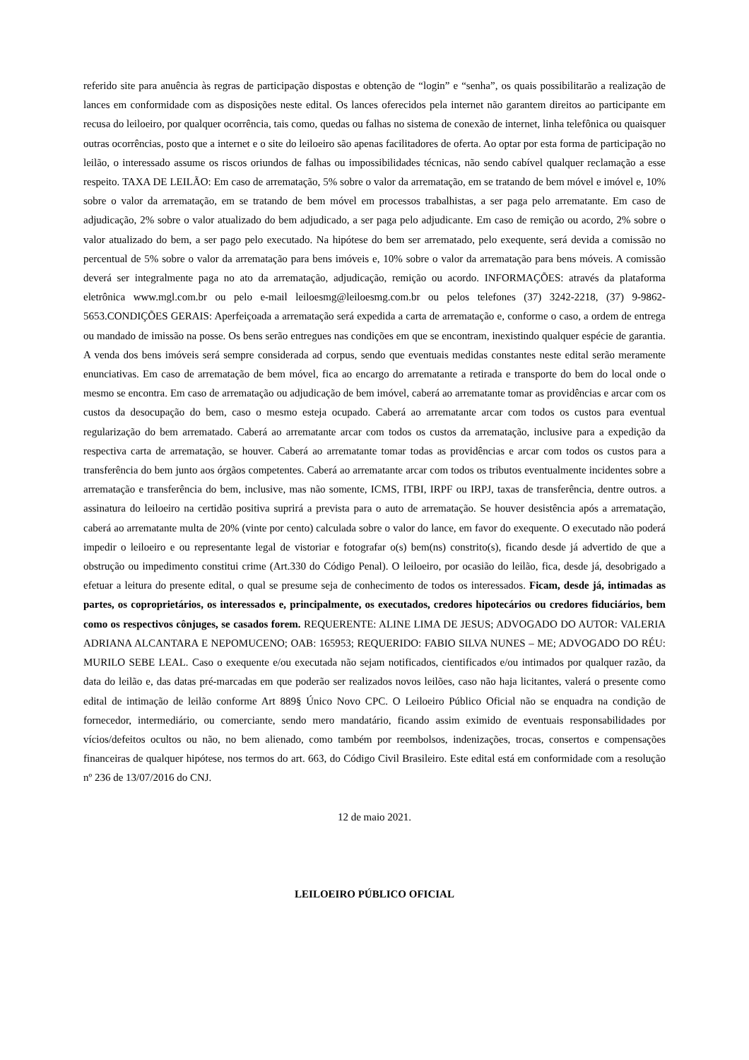referido site para anuência às regras de participação dispostas e obtenção de “login” e “senha”, os quais possibilitarão a realização de lances em conformidade com as disposições neste edital. Os lances oferecidos pela internet não garantem direitos ao participante em recusa do leiloeiro, por qualquer ocorrência, tais como, quedas ou falhas no sistema de conexão de internet, linha telefônica ou quaisquer outras ocorrências, posto que a internet e o site do leiloeiro são apenas facilitadores de oferta. Ao optar por esta forma de participação no leilão, o interessado assume os riscos oriundos de falhas ou impossibilidades técnicas, não sendo cabível qualquer reclamação a esse respeito. TAXA DE LEILÃO: Em caso de arrematação, 5% sobre o valor da arrematação, em se tratando de bem móvel e imóvel e, 10% sobre o valor da arrematação, em se tratando de bem móvel em processos trabalhistas, a ser paga pelo arrematante. Em caso de adjudicação, 2% sobre o valor atualizado do bem adjudicado, a ser paga pelo adjudicante. Em caso de remição ou acordo, 2% sobre o valor atualizado do bem, a ser pago pelo executado. Na hipótese do bem ser arrematado, pelo exequente, será devida a comissão no percentual de 5% sobre o valor da arrematação para bens imóveis e, 10% sobre o valor da arrematação para bens móveis. A comissão deverá ser integralmente paga no ato da arrematação, adjudicação, remição ou acordo. INFORMAÇÕES: através da plataforma eletrônica www.mgl.com.br ou pelo e-mail leiloesmg@leiloesmg.com.br ou pelos telefones (37) 3242-2218, (37) 9-9862-5653.CONDIÇÕES GERAIS: Aperfeiçoada a arrematação será expedida a carta de arrematação e, conforme o caso, a ordem de entrega ou mandado de imissão na posse. Os bens serão entregues nas condições em que se encontram, inexistindo qualquer espécie de garantia. A venda dos bens imóveis será sempre considerada ad corpus, sendo que eventuais medidas constantes neste edital serão meramente enunciativas. Em caso de arrematação de bem móvel, fica ao encargo do arrematante a retirada e transporte do bem do local onde o mesmo se encontra. Em caso de arrematação ou adjudicação de bem imóvel, caberá ao arrematante tomar as providências e arcar com os custos da desocupação do bem, caso o mesmo esteja ocupado. Caberá ao arrematante arcar com todos os custos para eventual regularização do bem arrematado. Caberá ao arrematante arcar com todos os custos da arrematação, inclusive para a expedição da respectiva carta de arrematação, se houver. Caberá ao arrematante tomar todas as providências e arcar com todos os custos para a transferência do bem junto aos órgãos competentes. Caberá ao arrematante arcar com todos os tributos eventualmente incidentes sobre a arrematação e transferência do bem, inclusive, mas não somente, ICMS, ITBI, IRPF ou IRPJ, taxas de transferência, dentre outros. a assinatura do leiloeiro na certidão positiva suprirá a prevista para o auto de arrematação. Se houver desistência após a arrematação, caberá ao arrematante multa de 20% (vinte por cento) calculada sobre o valor do lance, em favor do exequente. O executado não poderá impedir o leiloeiro e ou representante legal de vistoriar e fotografar o(s) bem(ns) constrito(s), ficando desde já advertido de que a obstrução ou impedimento constitui crime (Art.330 do Código Penal). O leiloeiro, por ocasião do leilão, fica, desde já, desobrigado a efetuar a leitura do presente edital, o qual se presume seja de conhecimento de todos os interessados. Ficam, desde já, intimadas as partes, os coproprietários, os interessados e, principalmente, os executados, credores hipotecários ou credores fiduciários, bem como os respectivos cônjuges, se casados forem. REQUERENTE: ALINE LIMA DE JESUS; ADVOGADO DO AUTOR: VALERIA ADRIANA ALCANTARA E NEPOMUCENO; OAB: 165953; REQUERIDO: FABIO SILVA NUNES – ME; ADVOGADO DO RÉU: MURILO SEBE LEAL. Caso o exequente e/ou executada não sejam notificados, cientificados e/ou intimados por qualquer razão, da data do leilão e, das datas pré-marcadas em que poderão ser realizados novos leilões, caso não haja licitantes, valerá o presente como edital de intimação de leilão conforme Art 889§ Único Novo CPC. O Leiloeiro Público Oficial não se enquadra na condição de fornecedor, intermediário, ou comerciante, sendo mero mandatário, ficando assim eximido de eventuais responsabilidades por vícios/defeitos ocultos ou não, no bem alienado, como também por reembolsos, indenizações, trocas, consertos e compensações financeiras de qualquer hipótese, nos termos do art. 663, do Código Civil Brasileiro. Este edital está em conformidade com a resolução nº 236 de 13/07/2016 do CNJ.
12 de maio 2021.
LEILOEIRO PÚBLICO OFICIAL